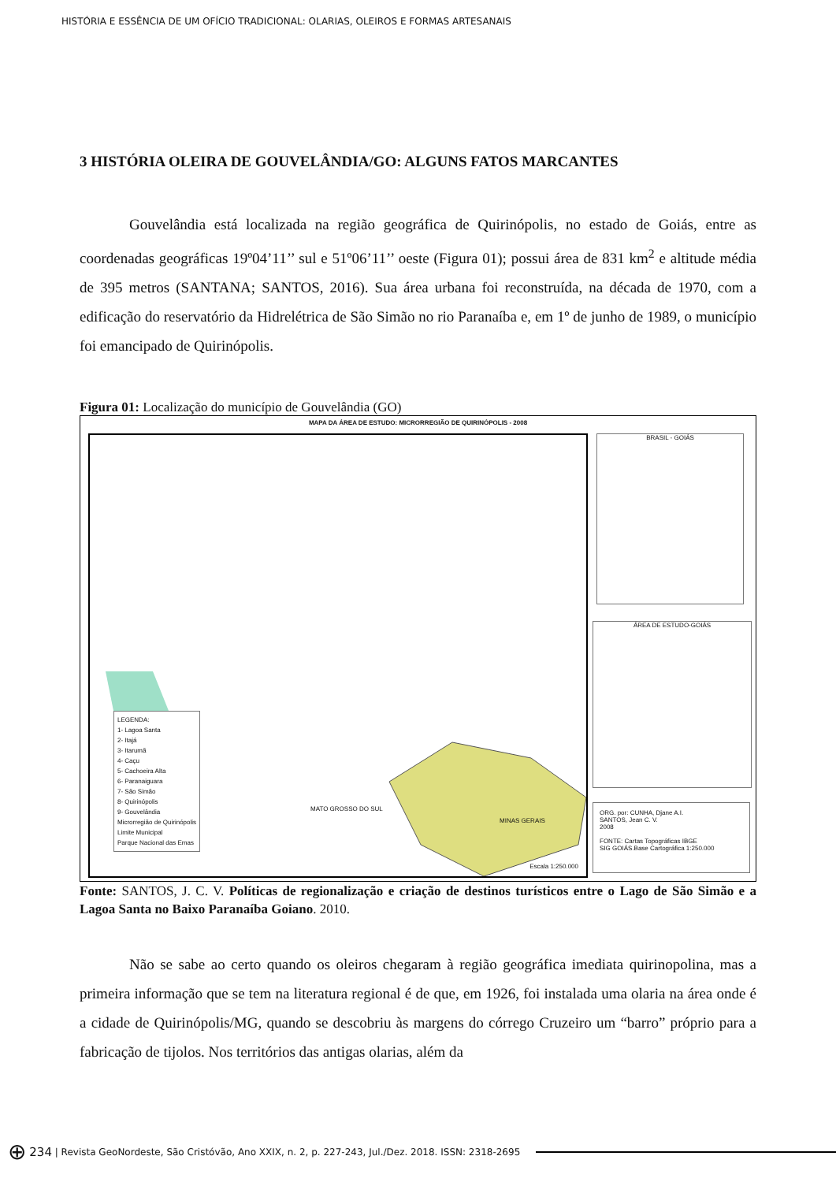HISTÓRIA E ESSÊNCIA DE UM OFÍCIO TRADICIONAL: OLARIAS, OLEIROS E FORMAS ARTESANAIS
3 HISTÓRIA OLEIRA DE GOUVELÂNDIA/GO: ALGUNS FATOS MARCANTES
Gouvelândia está localizada na região geográfica de Quirinópolis, no estado de Goiás, entre as coordenadas geográficas 19º04’11’’ sul e 51º06’11’’ oeste (Figura 01); possui área de 831 km<sup>2</sup> e altitude média de 395 metros (SANTANA; SANTOS, 2016). Sua área urbana foi reconstruída, na década de 1970, com a edificação do reservatório da Hidrelétrica de São Simão no rio Paranaíba e, em 1º de junho de 1989, o município foi emancipado de Quirinópolis.
Figura 01: Localização do município de Gouvelândia (GO)
MAPA DA ÁREA DE ESTUDO: MICRORREGIÃO DE QUIRINÓPOLIS - 2008
LEGENDA:
1- Lagoa Santa
2- Itajá
3- Itarumã
4- Caçu
5- Cachoeira Alta
6- Paranaiguara
7- São Simão
8- Quirinópolis
9- Gouvelândia
Microrregião de Quirinópolis
Limite Municipal
Parque Nacional das Emas
MATO GROSSO DO SUL
MINAS GERAIS
Escala 1:250.000
BRASIL - GOIÁS
ÁREA DE ESTUDO-GOIÁS
ORG. por: CUNHA, Djane A.I.
SANTOS, Jean C. V.
2008
FONTE: Cartas Topográficas IBGE
SIG GOIÁS.Base Cartográfica 1:250.000
Fonte: SANTOS, J. C. V. Políticas de regionalização e criação de destinos turísticos entre o Lago de São Simão e a Lagoa Santa no Baixo Paranaíba Goiano. 2010.
Não se sabe ao certo quando os oleiros chegaram à região geográfica imediata quirinopolina, mas a primeira informação que se tem na literatura regional é de que, em 1926, foi instalada uma olaria na área onde é a cidade de Quirinópolis/MG, quando se descobriu às margens do córrego Cruzeiro um “barro” próprio para a fabricação de tijolos. Nos territórios das antigas olarias, além da
⊕ 234 | Revista GeoNordeste, São Cristóvão, Ano XXIX, n. 2, p. 227-243, Jul./Dez. 2018. ISSN: 2318-2695